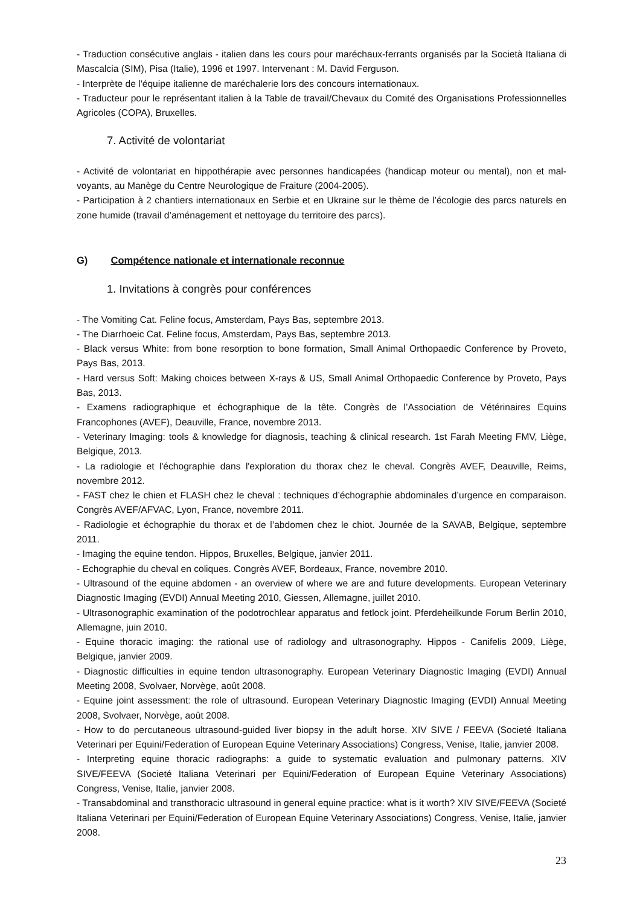- Traduction consécutive anglais - italien dans les cours pour maréchaux-ferrants organisés par la Società Italiana di Mascalcia (SIM), Pisa (Italie), 1996 et 1997. Intervenant : M. David Ferguson.
- Interprète de l'équipe italienne de maréchalerie lors des concours internationaux.
- Traducteur pour le représentant italien à la Table de travail/Chevaux du Comité des Organisations Professionnelles Agricoles (COPA), Bruxelles.
7. Activité de volontariat
- Activité de volontariat en hippothérapie avec personnes handicapées (handicap moteur ou mental), non et mal-voyants, au Manège du Centre Neurologique de Fraiture (2004-2005).
- Participation à 2 chantiers internationaux en Serbie et en Ukraine sur le thème de l’écologie des parcs naturels en zone humide (travail d’aménagement et nettoyage du territoire des parcs).
G) Compétence nationale et internationale reconnue
1. Invitations à congrès pour conférences
- The Vomiting Cat. Feline focus, Amsterdam, Pays Bas, septembre 2013.
- The Diarrhoeic Cat. Feline focus, Amsterdam, Pays Bas, septembre 2013.
- Black versus White: from bone resorption to bone formation, Small Animal Orthopaedic Conference by Proveto, Pays Bas, 2013.
- Hard versus Soft: Making choices between X-rays & US, Small Animal Orthopaedic Conference by Proveto, Pays Bas, 2013.
- Examens radiographique et échographique de la tête. Congrès de l’Association de Vétérinaires Equins Francophones (AVEF), Deauville, France, novembre 2013.
- Veterinary Imaging: tools & knowledge for diagnosis, teaching & clinical research. 1st Farah Meeting FMV, Liège, Belgique, 2013.
- La radiologie et l'échographie dans l'exploration du thorax chez le cheval. Congrès AVEF, Deauville, Reims, novembre 2012.
- FAST chez le chien et FLASH chez le cheval : techniques d’échographie abdominales d’urgence en comparaison. Congrès AVEF/AFVAC, Lyon, France, novembre 2011.
- Radiologie et échographie du thorax et de l’abdomen chez le chiot. Journée de la SAVAB, Belgique, septembre 2011.
- Imaging the equine tendon. Hippos, Bruxelles, Belgique, janvier 2011.
- Echographie du cheval en coliques. Congrès AVEF, Bordeaux, France, novembre 2010.
- Ultrasound of the equine abdomen - an overview of where we are and future developments. European Veterinary Diagnostic Imaging (EVDI) Annual Meeting 2010, Giessen, Allemagne, juillet 2010.
- Ultrasonographic examination of the podotrochlear apparatus and fetlock joint. Pferdeheilkunde Forum Berlin 2010, Allemagne, juin 2010.
- Equine thoracic imaging: the rational use of radiology and ultrasonography. Hippos - Canifelis 2009, Liège, Belgique, janvier 2009.
- Diagnostic difficulties in equine tendon ultrasonography. European Veterinary Diagnostic Imaging (EVDI) Annual Meeting 2008, Svolvaer, Norvège, août 2008.
- Equine joint assessment: the role of ultrasound. European Veterinary Diagnostic Imaging (EVDI) Annual Meeting 2008, Svolvaer, Norvège, août 2008.
- How to do percutaneous ultrasound-guided liver biopsy in the adult horse. XIV SIVE / FEEVA (Societé Italiana Veterinari per Equini/Federation of European Equine Veterinary Associations) Congress, Venise, Italie, janvier 2008.
- Interpreting equine thoracic radiographs: a guide to systematic evaluation and pulmonary patterns. XIV SIVE/FEEVA (Societé Italiana Veterinari per Equini/Federation of European Equine Veterinary Associations) Congress, Venise, Italie, janvier 2008.
- Transabdominal and transthoracic ultrasound in general equine practice: what is it worth? XIV SIVE/FEEVA (Societé Italiana Veterinari per Equini/Federation of European Equine Veterinary Associations) Congress, Venise, Italie, janvier 2008.
23